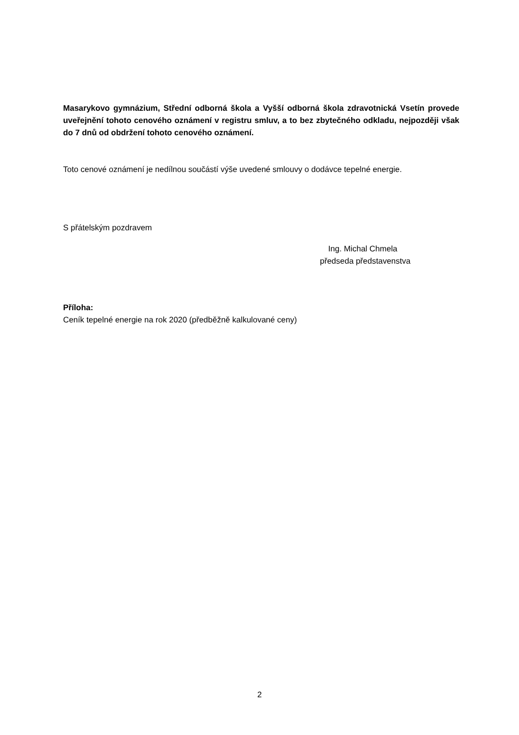Masarykovo gymnázium, Střední odborná škola a Vyšší odborná škola zdravotnická Vsetín provede uveřejnění tohoto cenového oznámení v registru smluv, a to bez zbytečného odkladu, nejpozději však do 7 dnů od obdržení tohoto cenového oznámení.
Toto cenové oznámení je nedílnou součástí výše uvedené smlouvy o dodávce tepelné energie.
S přátelským pozdravem
Ing. Michal Chmela
předseda představenstva
Příloha:
Ceník tepelné energie na rok 2020 (předběžně kalkulované ceny)
2